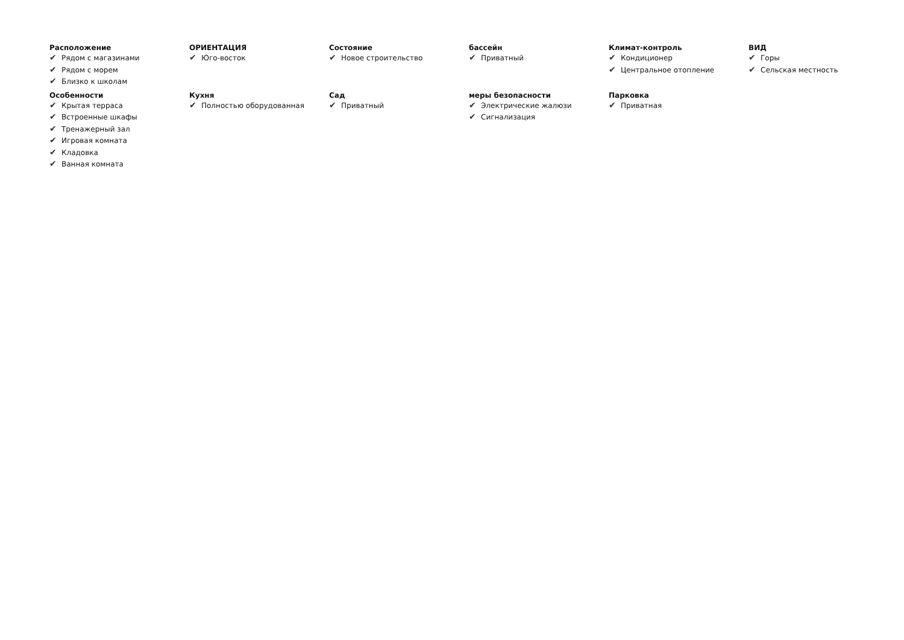Расположение
✔ Рядом с магазинами
✔ Рядом с морем
✔ Близко к школам
ОРИЕНТАЦИЯ
✔ Юго-восток
Состояние
✔ Новое строительство
бассейн
✔ Приватный
Климат-контроль
✔ Кондиционер
✔ Центральное отопление
ВИД
✔ Горы
✔ Сельская местность
Особенности
✔ Крытая терраса
✔ Встроенные шкафы
✔ Тренажерный зал
✔ Игровая комната
✔ Кладовка
✔ Ванная комната
Кухня
✔ Полностью оборудованная
Сад
✔ Приватный
меры безопасности
✔ Электрические жалюзи
✔ Сигнализация
Парковка
✔ Приватная